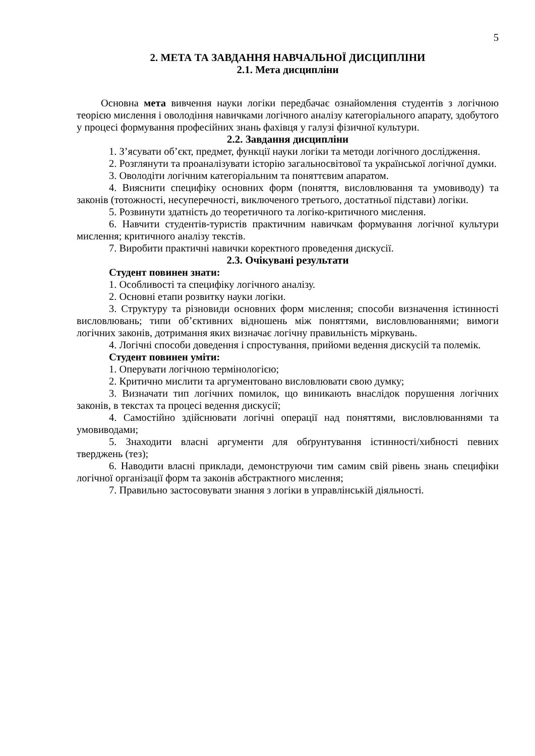5
2. МЕТА ТА ЗАВДАННЯ НАВЧАЛЬНОЇ ДИСЦИПЛІНИ
2.1. Мета дисципліни
Основна мета вивчення науки логіки передбачає ознайомлення студентів з логічною теорією мислення і оволодіння навичками логічного аналізу категоріального апарату, здобутого у процесі формування професійних знань фахівця у галузі фізичної культури.
2.2. Завдання дисципліни
1. З’ясувати об’єкт, предмет, функції науки логіки та методи логічного дослідження.
2. Розглянути та проаналізувати історію загальносвітової та української логічної думки.
3. Оволодіти логічним категоріальним та поняттєвим апаратом.
4. Вияснити специфіку основних форм (поняття, висловлювання та умовиводу) та законів (тотожності, несуперечності, виключеного третього, достатньої підстави) логіки.
5. Розвинути здатність до теоретичного та логіко-критичного мислення.
6. Навчити студентів-туристів практичним навичкам формування логічної культури мислення; критичного аналізу текстів.
7. Виробити практичні навички коректного проведення дискусії.
2.3. Очікувані результати
Студент повинен знати:
1. Особливості та специфіку логічного аналізу.
2. Основні етапи розвитку науки логіки.
3. Структуру та різновиди основних форм мислення; способи визначення істинності висловлювань; типи об’єктивних відношень між поняттями, висловлюваннями; вимоги логічних законів, дотримання яких визначає логічну правильність міркувань.
4. Логічні способи доведення і спростування, прийоми ведення дискусій та полемік.
Студент повинен уміти:
1. Оперувати логічною термінологією;
2. Критично мислити та аргументовано висловлювати свою думку;
3. Визначати тип логічних помилок, що виникають внаслідок порушення логічних законів, в текстах та процесі ведення дискусії;
4. Самостійно здійснювати логічні операції над поняттями, висловлюваннями та умовиводами;
5. Знаходити власні аргументи для обґрунтування істинності/хибності певних тверджень (тез);
6. Наводити власні приклади, демонструючи тим самим свій рівень знань специфіки логічної організації форм та законів абстрактного мислення;
7. Правильно застосовувати знання з логіки в управлінській діяльності.